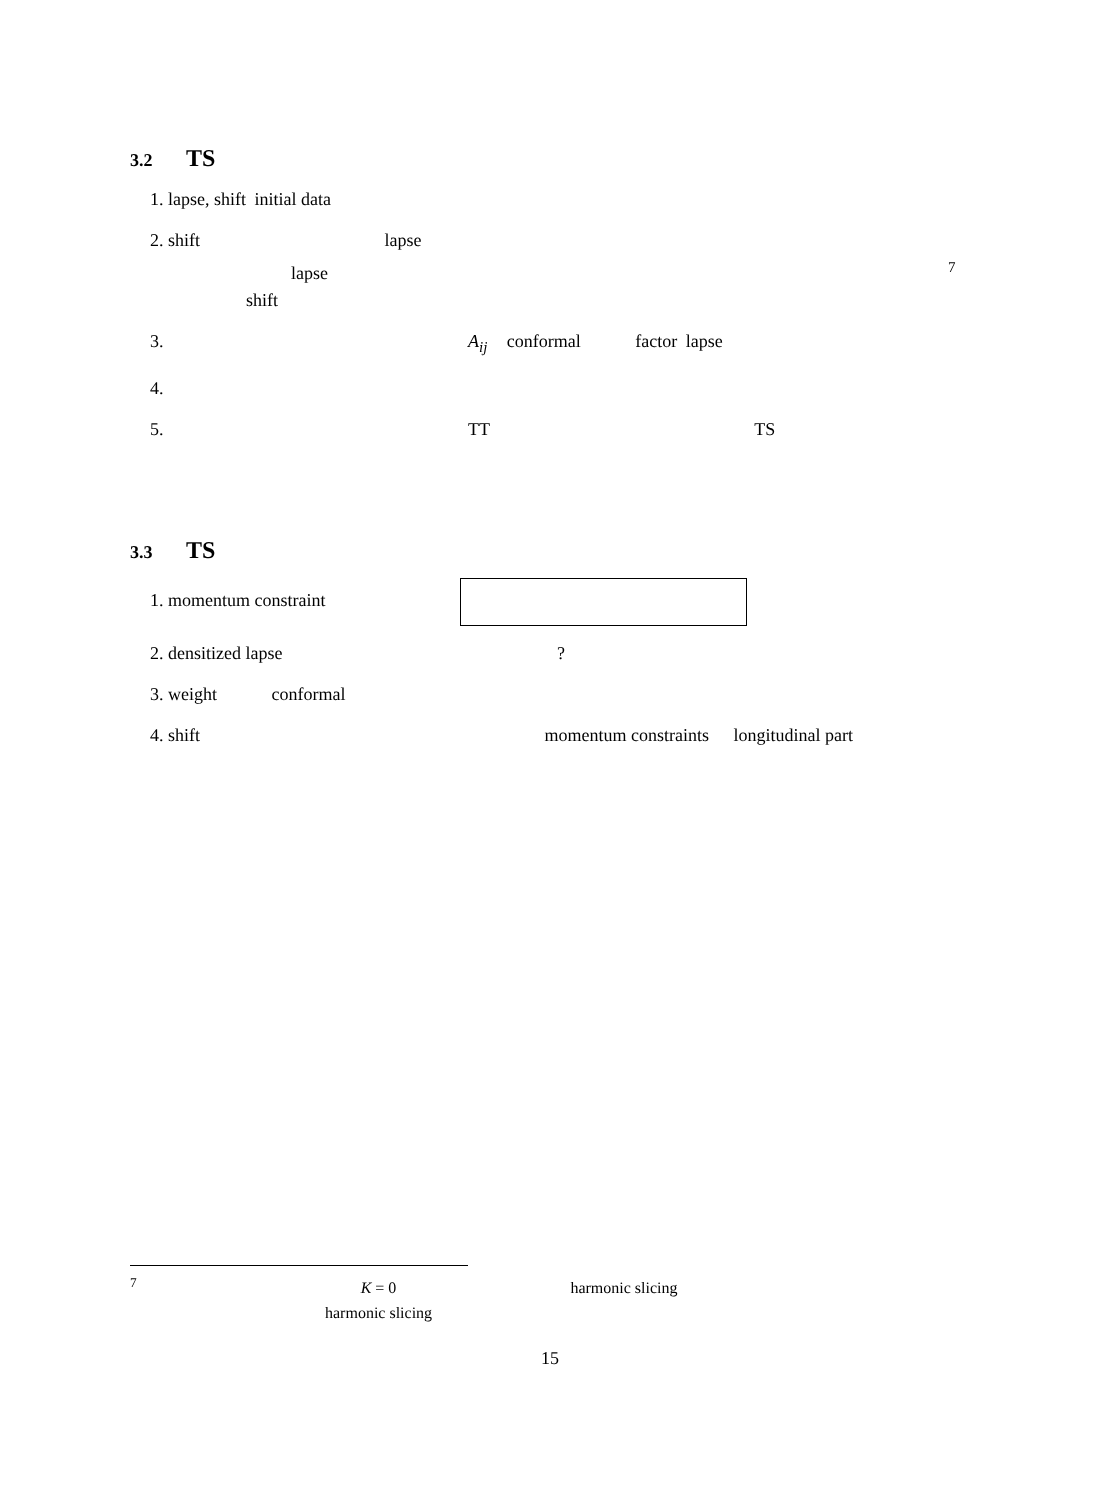3.2 TS
1. lapse, shift initial data
2. shift lapse
lapse<sup>7</sup>
shift
3. A<sub>ij</sub> conformal factor lapse
4.
5. TT TS
3.3 TS
1. momentum constraint
2. densitized lapse ?
3. weight conformal
4. shift momentum constraints longitudinal part
<sup>7</sup> K = 0 harmonic slicing
harmonic slicing
15